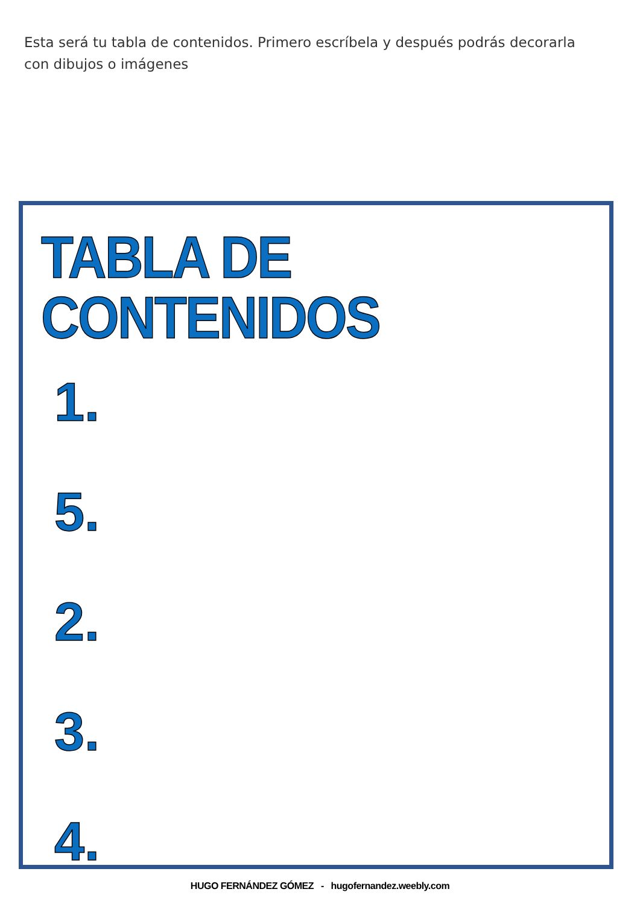Esta será tu tabla de contenidos. Primero escríbela y después podrás decorarla con dibujos o imágenes
TABLA DE CONTENIDOS
1.
5.
2.
3.
4.
HUGO FERNÁNDEZ GÓMEZ - hugofernandez.weebly.com